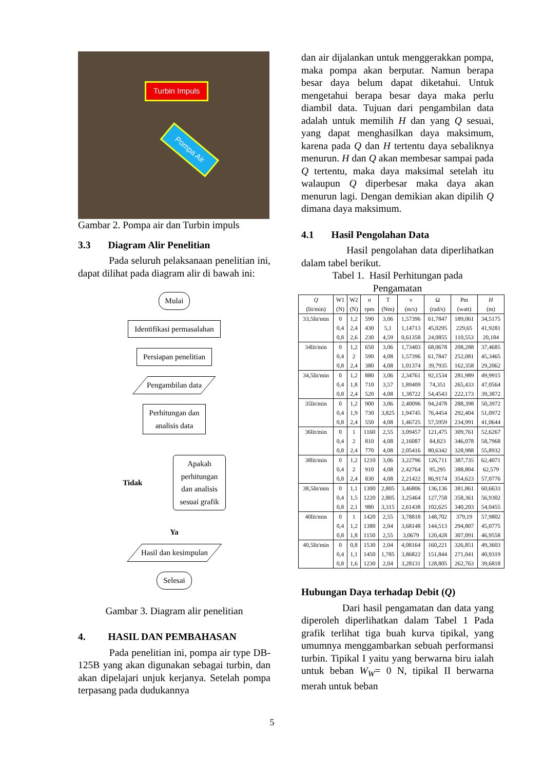Turbin Impuls
Pompa Air
Gambar 2. Pompa air dan Turbin impuls
3.3 Diagram Alir Penelitian
Pada seluruh pelaksanaan penelitian ini, dapat dilihat pada diagram alir di bawah ini:
Mulai
Identifikasi permasalahan
Persiapan penelitian
Pengambilan data
Perhitungan dan
analisis data
Tidak
Apakah
perhitungan
dan analisis
sesuai grafik
Ya
Hasil dan kesimpulan
Selesai
Gambar 3. Diagram alir penelitian
4. HASIL DAN PEMBAHASAN
Pada penelitian ini, pompa air type DB-125B yang akan digunakan sebagai turbin, dan akan dipelajari unjuk kerjanya. Setelah pompa terpasang pada dudukannya
dan air dijalankan untuk menggerakkan pompa, maka pompa akan berputar. Namun berapa besar daya belum dapat diketahui. Untuk mengetahui berapa besar daya maka perlu diambil data. Tujuan dari pengambilan data adalah untuk memilih H dan yang Q sesuai, yang dapat menghasilkan daya maksimum, karena pada Q dan H tertentu daya sebaliknya menurun. H dan Q akan membesar sampai pada Q tertentu, maka daya maksimal setelah itu walaupun Q diperbesar maka daya akan menurun lagi. Dengan demikian akan dipilih Q dimana daya maksimum.
4.1 Hasil Pengolahan Data
Hasil pengolahan data diperlihatkan dalam tabel berikut.
Tabel 1. Hasil Perhitungan pada
Pengamatan
| Q (lit/min) | W1 (N) | W2 (N) | n rpm | T (Nm) | v (m/s) | Ω (rad/s) | Pm (watt) | H (m) |
| --- | --- | --- | --- | --- | --- | --- | --- | --- |
| 33,5lit/min | 0 | 1,2 | 590 | 3,06 | 1,57396 | 61,7847 | 189,061 | 34,5175 |
| | 0,4 | 2,4 | 430 | 5,1 | 1,14713 | 45,0295 | 229,65 | 41,9281 |
| | 0,8 | 2,6 | 230 | 4,59 | 0,61358 | 24,0855 | 110,553 | 20,184 |
| 34lit/min | 0 | 1,2 | 650 | 3,06 | 1,73403 | 68,0678 | 208,288 | 37,4685 |
| | 0,4 | 2 | 590 | 4,08 | 1,57396 | 61,7847 | 252,081 | 45,3465 |
| | 0,8 | 2,4 | 380 | 4,08 | 1,01374 | 39,7935 | 162,358 | 29,2062 |
| 34,5lit/min | 0 | 1,2 | 880 | 3,06 | 2,34761 | 92,1534 | 281,989 | 49,9915 |
| | 0,4 | 1,8 | 710 | 3,57 | 1,89409 | 74,351 | 265,433 | 47,0564 |
| | 0,8 | 2,4 | 520 | 4,08 | 1,38722 | 54,4543 | 222,173 | 39,3872 |
| 35lit/min | 0 | 1,2 | 900 | 3,06 | 2,40096 | 94,2478 | 288,398 | 50,3972 |
| | 0,4 | 1,9 | 730 | 3,825 | 1,94745 | 76,4454 | 292,404 | 51,0972 |
| | 0,8 | 2,4 | 550 | 4,08 | 1,46725 | 57,5959 | 234,991 | 41,0644 |
| 36lit/min | 0 | 1 | 1160 | 2,55 | 3,09457 | 121,475 | 309,761 | 52,6267 |
| | 0,4 | 2 | 810 | 4,08 | 2,16087 | 84,823 | 346,078 | 58,7968 |
| | 0,8 | 2,4 | 770 | 4,08 | 2,05416 | 80,6342 | 328,988 | 55,8932 |
| 38lit/min | 0 | 1,2 | 1210 | 3,06 | 3,22796 | 126,711 | 387,735 | 62,4071 |
| | 0,4 | 2 | 910 | 4,08 | 2,42764 | 95,295 | 388,804 | 62,579 |
| | 0,8 | 2,4 | 830 | 4,08 | 2,21422 | 86,9174 | 354,623 | 57,0776 |
| 38,5lit/min | 0 | 1,1 | 1300 | 2,805 | 3,46806 | 136,136 | 381,861 | 60,6633 |
| | 0,4 | 1,5 | 1220 | 2,805 | 3,25464 | 127,758 | 358,361 | 56,9302 |
| | 0,8 | 2,1 | 980 | 3,315 | 2,61438 | 102,625 | 340,203 | 54,0455 |
| 40lit/min | 0 | 1 | 1420 | 2,55 | 3,78818 | 148,702 | 379,19 | 57,9802 |
| | 0,4 | 1,2 | 1380 | 2,04 | 3,68148 | 144,513 | 294,807 | 45,0775 |
| | 0,8 | 1,8 | 1150 | 2,55 | 3,0679 | 120,428 | 307,091 | 46,9558 |
| 40,5lit/min | 0 | 0,8 | 1530 | 2,04 | 4,08164 | 160,221 | 326,851 | 49,3603 |
| | 0,4 | 1,1 | 1450 | 1,785 | 3,86822 | 151,844 | 271,041 | 40,9319 |
| | 0,8 | 1,6 | 1230 | 2,04 | 3,28131 | 128,805 | 262,763 | 39,6818 |
Hubungan Daya terhadap Debit (Q)
Dari hasil pengamatan dan data yang diperoleh diperlihatkan dalam Tabel 1 Pada grafik terlihat tiga buah kurva tipikal, yang umumnya menggambarkan sebuah performansi turbin. Tipikal I yaitu yang berwarna biru ialah untuk beban W<sub>W</sub>= 0 N, tipikal II berwarna merah untuk beban
5